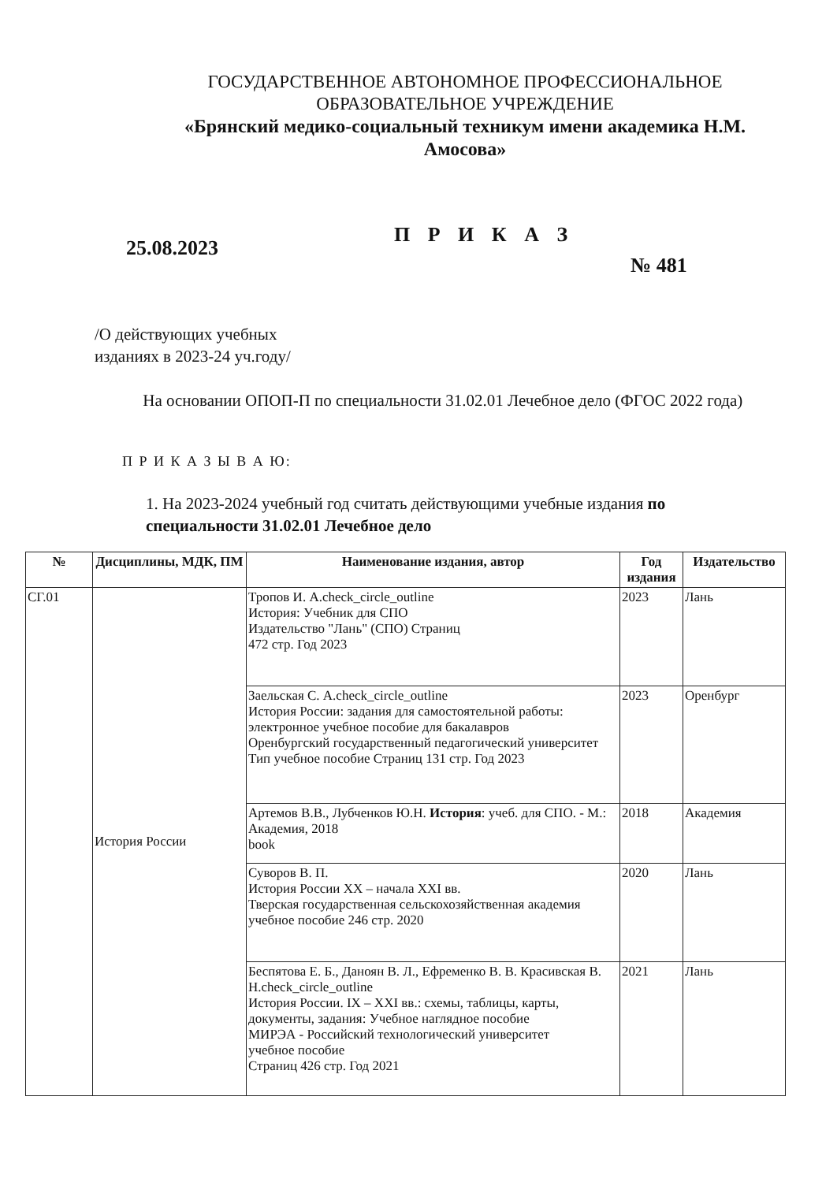ГОСУДАРСТВЕННОЕ АВТОНОМНОЕ ПРОФЕССИОНАЛЬНОЕ
ОБРАЗОВАТЕЛЬНОЕ УЧРЕЖДЕНИЕ
«Брянский медико-социальный техникум имени академика Н.М. Амосова»
25.08.2023
П Р И К А З
№ 481
/О действующих учебных
изданиях в 2023-24 уч.году/
На основании ОПОП-П по специальности 31.02.01 Лечебное дело (ФГОС 2022 года)
П Р И К А З Ы В А Ю:
1. На 2023-2024 учебный год считать действующими учебные издания по специальности 31.02.01 Лечебное дело
| № | Дисциплины, МДК, ПМ | Наименование издания, автор | Год издания | Издательство |
| --- | --- | --- | --- | --- |
| СГ.01 | История России | Тропов И. А.check_circle_outline История: Учебник для СПО Издательство "Лань" (СПО) Страниц 472 стр. Год 2023 | 2023 | Лань |
| | | Заельская С. А.check_circle_outline История России: задания для самостоятельной работы: электронное учебное пособие для бакалавров Оренбургский государственный педагогический университет Тип учебное пособие Страниц 131 стр. Год 2023 | 2023 | Оренбург |
| | | Артемов В.В., Лубченков Ю.Н. История : учеб. для СПО. - М.: Академия, 2018 book | 2018 | Академия |
| | | Суворов В. П. История России XX – начала XXI вв. Тверская государственная сельскохозяйственная академия учебное пособие 246 стр. 2020 | 2020 | Лань |
| | | Беспятова Е. Б., Даноян В. Л., Ефременко В. В. Красивская В. Н.check_circle_outline История России. IX – XXI вв.: схемы, таблицы, карты, документы, задания: Учебное наглядное пособие МИРЭА - Российский технологический университет учебное пособие Страниц 426 стр. Год 2021 | 2021 | Лань |